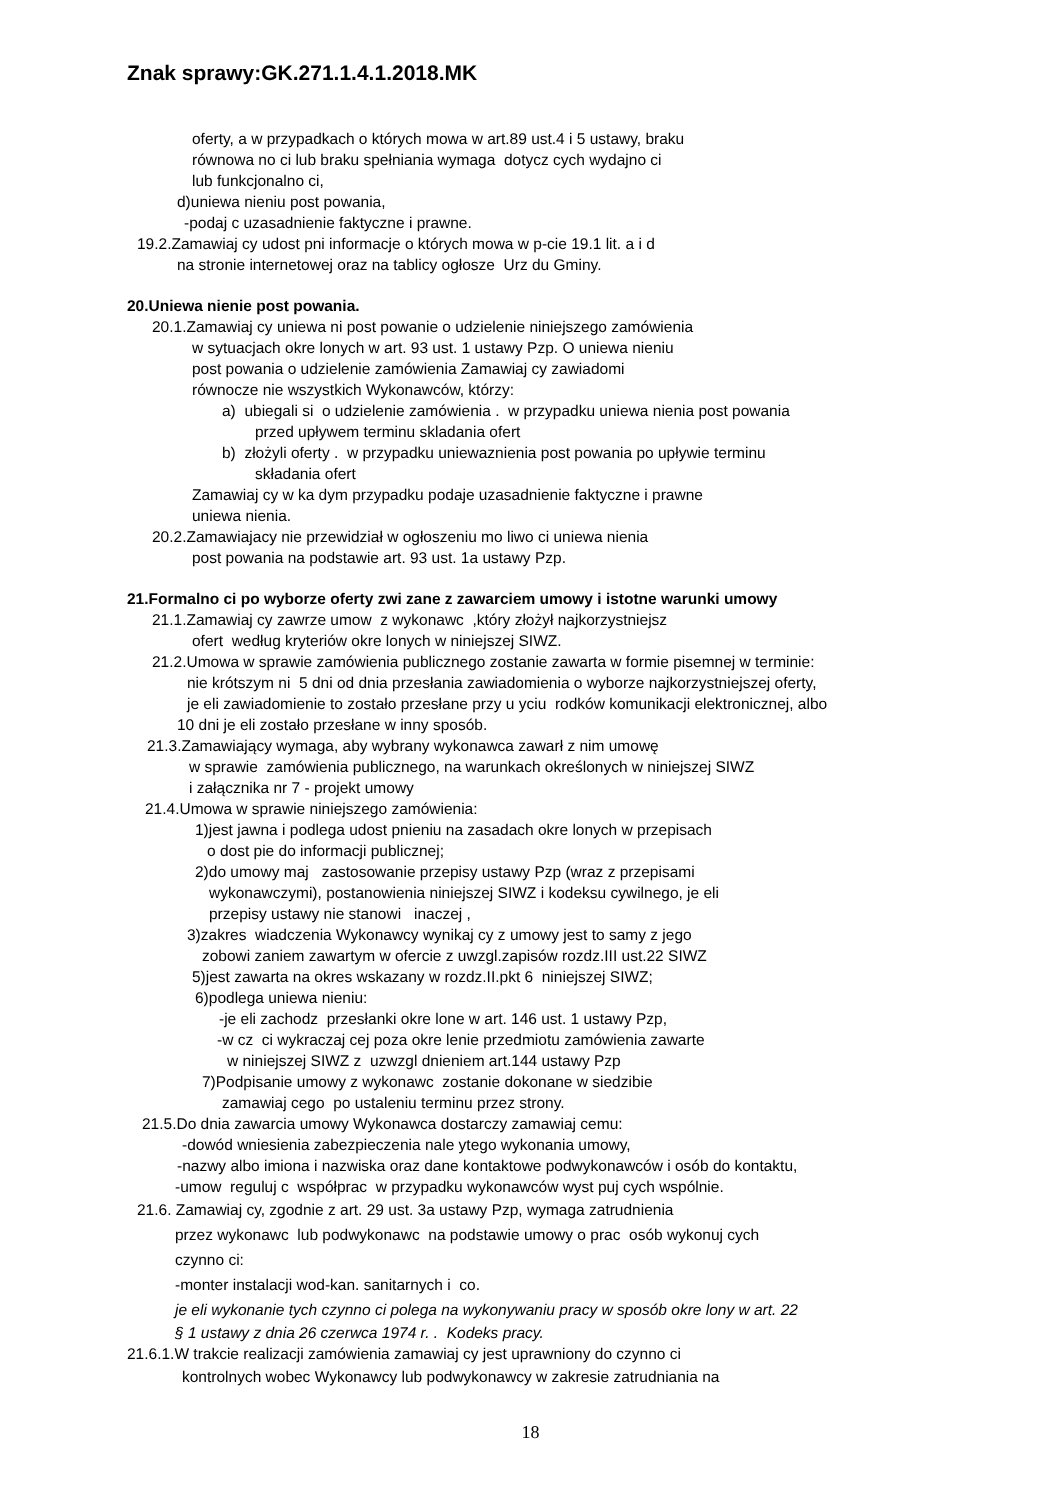Znak sprawy:GK.271.1.4.1.2018.MK
oferty, a w przypadkach o których mowa w art.89 ust.4 i 5 ustawy, braku
równowa no ci lub braku spełniania wymaga dotycz cych wydajno ci
lub funkcjonalno ci,
d)uniewa nieniu post powania,
-podaj c uzasadnienie faktyczne i prawne.
19.2.Zamawiaj cy udost pni informacje o których mowa w p-cie 19.1 lit. a i d
na stronie internetowej oraz na tablicy ogłosze Urz du Gminy.
20.Uniewa nienie post powania.
20.1.Zamawiaj cy uniewa ni post powanie o udzielenie niniejszego zamówienia
w sytuacjach okre lonych w art. 93 ust. 1 ustawy Pzp. O uniewa nieniu
post powania o udzielenie zamówienia Zamawiaj cy zawiadomi
równocze nie wszystkich Wykonawców, którzy:
a) ubiegali si o udzielenie zamówienia . w przypadku uniewa nienia post powania
przed upływem terminu skladania ofert
b) złożyli oferty . w przypadku uniewaznienia post powania po upływie terminu
składania ofert
Zamawiaj cy w ka dym przypadku podaje uzasadnienie faktyczne i prawne
uniewa nienia.
20.2.Zamawiajacy nie przewidział w ogłoszeniu mo liwo ci uniewa nienia
post powania na podstawie art. 93 ust. 1a ustawy Pzp.
21.Formalno ci po wyborze oferty zwi zane z zawarciem umowy i istotne warunki umowy
21.1.Zamawiaj cy zawrze umow z wykonawc ,który złożył najkorzystniejsz
ofert według kryteriów okre lonych w niniejszej SIWZ.
21.2.Umowa w sprawie zamówienia publicznego zostanie zawarta w formie pisemnej w terminie:
nie krótszym ni 5 dni od dnia przesłania zawiadomienia o wyborze najkorzystniejszej oferty,
je eli zawiadomienie to zostało przesłane przy u yciu rodków komunikacji elektronicznej, albo
10 dni je eli zostało przesłane w inny sposób.
21.3.Zamawiający wymaga, aby wybrany wykonawca zawarł z nim umowę
w sprawie zamówienia publicznego, na warunkach określonych w niniejszej SIWZ
i załącznika nr 7 - projekt umowy
21.4.Umowa w sprawie niniejszego zamówienia:
1)jest jawna i podlega udost pnieniu na zasadach okre lonych w przepisach
o dost pie do informacji publicznej;
2)do umowy maj zastosowanie przepisy ustawy Pzp (wraz z przepisami
wykonawczymi), postanowienia niniejszej SIWZ i kodeksu cywilnego, je eli
przepisy ustawy nie stanowi inaczej ,
3)zakres wiadczenia Wykonawcy wynikaj cy z umowy jest to samy z jego
zobowi zaniem zawartym w ofercie z uwzgl.zapisów rozdz.III ust.22 SIWZ
5)jest zawarta na okres wskazany w rozdz.II.pkt 6 niniejszej SIWZ;
6)podlega uniewa nieniu:
-je eli zachodz przesłanki okre lone w art. 146 ust. 1 ustawy Pzp,
-w cz ci wykraczaj cej poza okre lenie przedmiotu zamówienia zawarte
w niniejszej SIWZ z uzwzgl dnieniem art.144 ustawy Pzp
7)Podpisanie umowy z wykonawc zostanie dokonane w siedzibie
zamawiaj cego po ustaleniu terminu przez strony.
21.5.Do dnia zawarcia umowy Wykonawca dostarczy zamawiaj cemu:
-dowód wniesienia zabezpieczenia nale ytego wykonania umowy,
-nazwy albo imiona i nazwiska oraz dane kontaktowe podwykonawców i osób do kontaktu,
-umow reguluj c współprac w przypadku wykonawców wyst puj cych wspólnie.
21.6. Zamawiaj cy, zgodnie z art. 29 ust. 3a ustawy Pzp, wymaga zatrudnienia
przez wykonawc lub podwykonawc na podstawie umowy o prac osób wykonuj cych
czynno ci:
-monter instalacji wod-kan. sanitarnych i co.
je eli wykonanie tych czynno ci polega na wykonywaniu pracy w sposób okre lony w art. 22
§ 1 ustawy z dnia 26 czerwca 1974 r. . Kodeks pracy.
21.6.1.W trakcie realizacji zamówienia zamawiaj cy jest uprawniony do czynno ci
kontrolnych wobec Wykonawcy lub podwykonawcy w zakresie zatrudniania na
18